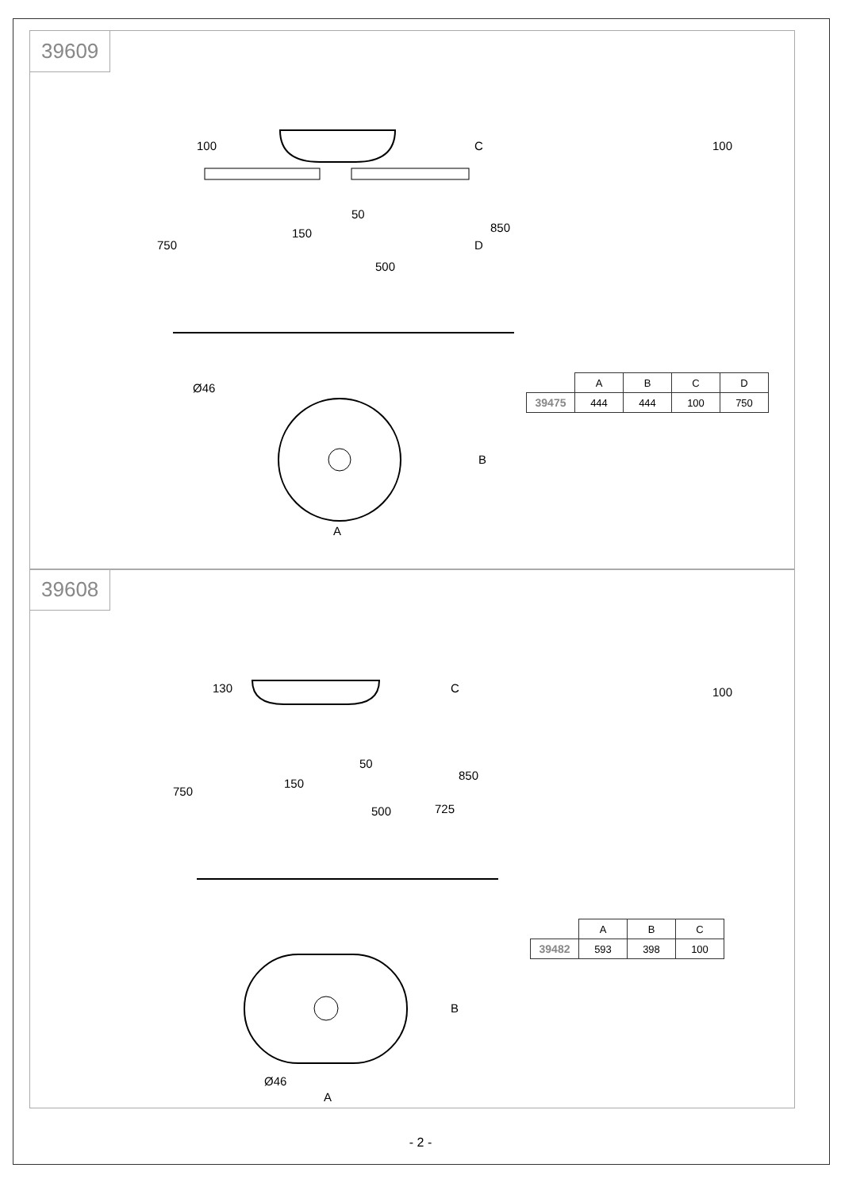39609
100
C
750
D
850
500
150
50
Ø46
B
A
| | A | B | C | D |
| --- | --- | --- | --- | --- |
| 39475 | 444 | 444 | 100 | 750 |
100
39608
130
C
750
725
850
500
150
50
B
Ø46
A
| | A | B | C |
| --- | --- | --- | --- |
| 39482 | 593 | 398 | 100 |
100
- 2 -